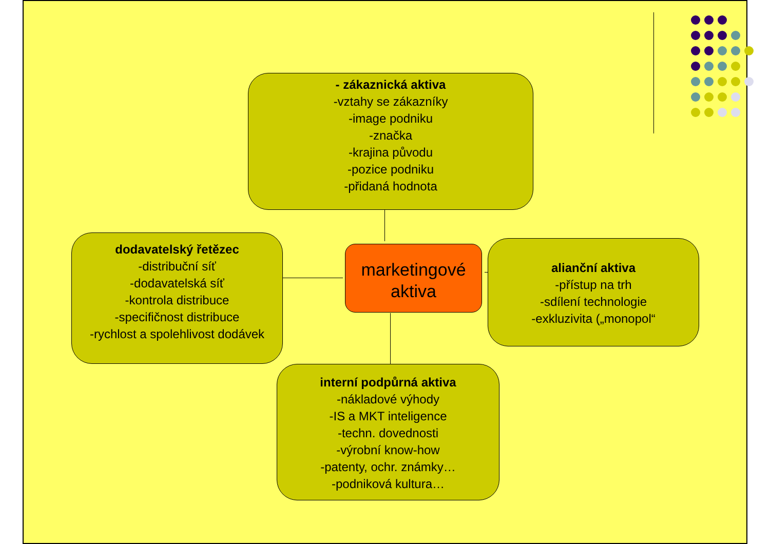- zákaznická aktiva
-vztahy se zákazníky
-image podniku
-značka
-krajina původu
-pozice podniku
-přidaná hodnota
dodavatelský řetězec
-distribuční síť
-dodavatelská síť
-kontrola distribuce
-specifičnost distribuce
-rychlost a spolehlivost dodávek
marketingové
aktiva
alianční aktiva
-přístup na trh
-sdílení technologie
-exkluzivita („monopol“
interní podpůrná aktiva
-nákladové výhody
-IS a MKT inteligence
-techn. dovednosti
-výrobní know-how
-patenty, ochr. známky…
-podniková kultura…